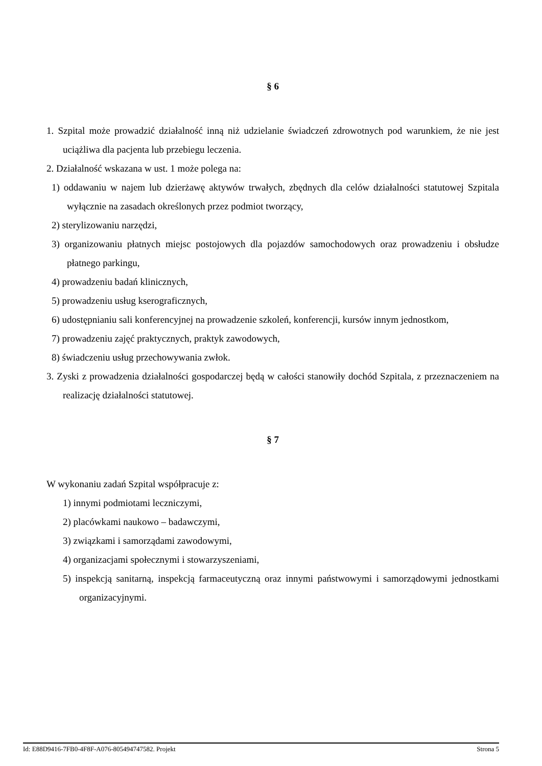§ 6
1. Szpital może prowadzić działalność inną niż udzielanie świadczeń zdrowotnych pod warunkiem, że nie jest uciążliwa dla pacjenta lub przebiegu leczenia.
2. Działalność wskazana w ust. 1 może polega na:
1) oddawaniu w najem lub dzierżawę aktywów trwałych, zbędnych dla celów działalności statutowej Szpitala wyłącznie na zasadach określonych przez podmiot tworzący,
2) sterylizowaniu narzędzi,
3) organizowaniu płatnych miejsc postojowych dla pojazdów samochodowych oraz prowadzeniu i obsłudze płatnego parkingu,
4) prowadzeniu badań klinicznych,
5) prowadzeniu usług kserograficznych,
6) udostępnianiu sali konferencyjnej na prowadzenie szkoleń, konferencji, kursów innym jednostkom,
7) prowadzeniu zajęć praktycznych, praktyk zawodowych,
8) świadczeniu usług przechowywania zwłok.
3. Zyski z prowadzenia działalności gospodarczej będą w całości stanowiły dochód Szpitala, z przeznaczeniem na realizację działalności statutowej.
§ 7
W wykonaniu zadań Szpital współpracuje z:
1) innymi podmiotami leczniczymi,
2) placówkami naukowo – badawczymi,
3) związkami i samorządami zawodowymi,
4) organizacjami społecznymi i stowarzyszeniami,
5) inspekcją sanitarną, inspekcją farmaceutyczną oraz innymi państwowymi i samorządowymi jednostkami organizacyjnymi.
Id: E88D9416-7FB0-4F8F-A076-805494747582. Projekt Strona 5